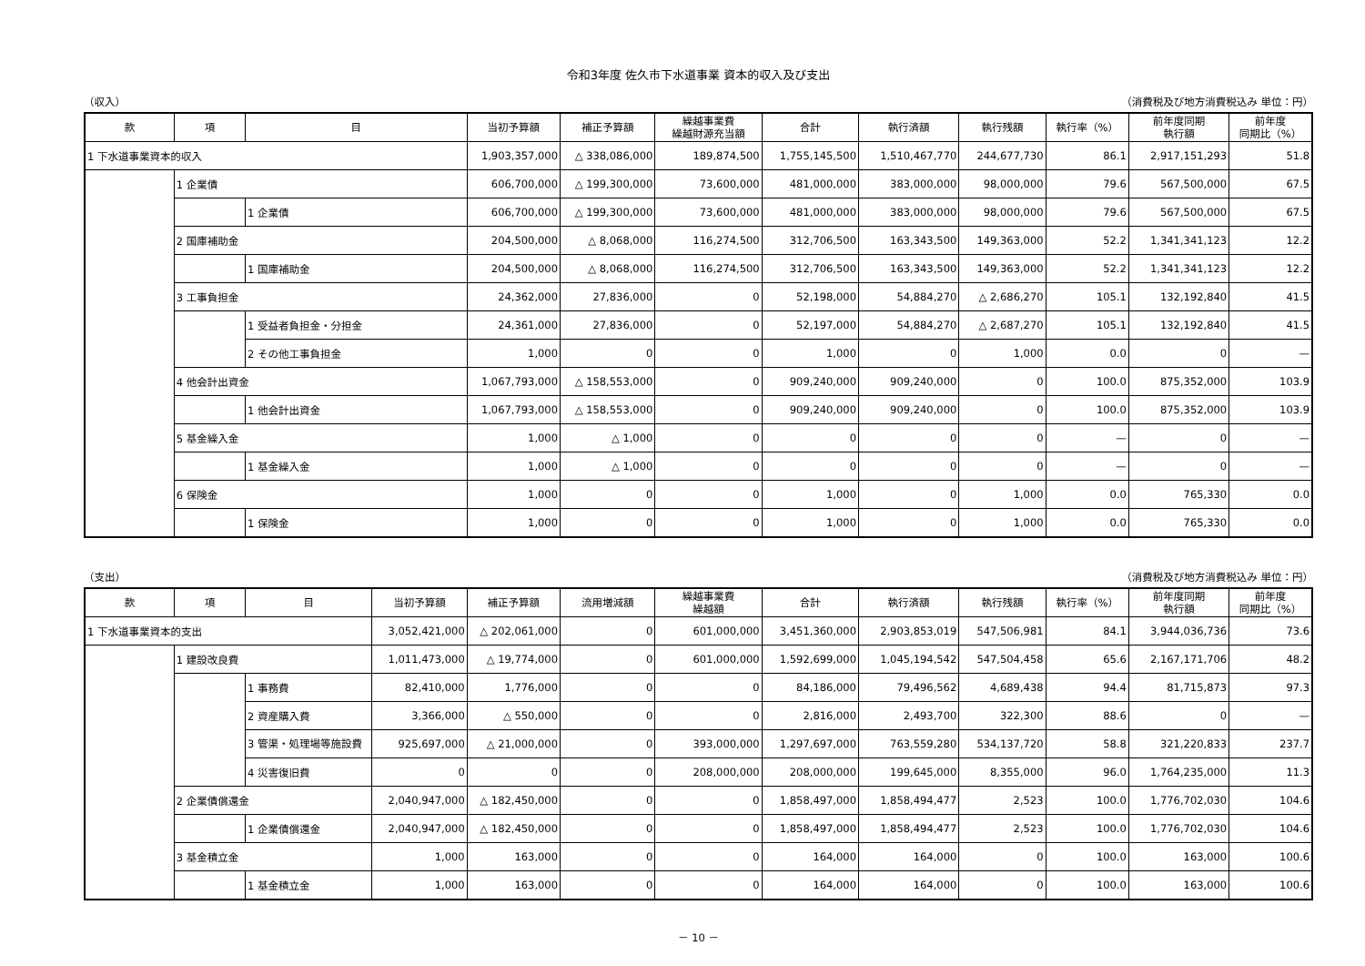令和3年度 佐久市下水道事業 資本的収入及び支出
（収入） （消費税及び地方消費税込み 単位：円）
| 款 | 項 | 目 | 当初予算額 | 補正予算額 | 繰越事業費 繰越財源充当額 | 合計 | 執行済額 | 執行残額 | 執行率（%） | 前年度同期 執行額 | 前年度 同期比（%） |
| --- | --- | --- | --- | --- | --- | --- | --- | --- | --- | --- | --- |
| 1 下水道事業資本的収入 | | | 1,903,357,000 | △ 338,086,000 | 189,874,500 | 1,755,145,500 | 1,510,467,770 | 244,677,730 | 86.1 | 2,917,151,293 | 51.8 |
| | 1 企業債 | | 606,700,000 | △ 199,300,000 | 73,600,000 | 481,000,000 | 383,000,000 | 98,000,000 | 79.6 | 567,500,000 | 67.5 |
| | | 1 企業債 | 606,700,000 | △ 199,300,000 | 73,600,000 | 481,000,000 | 383,000,000 | 98,000,000 | 79.6 | 567,500,000 | 67.5 |
| | 2 国庫補助金 | | 204,500,000 | △ 8,068,000 | 116,274,500 | 312,706,500 | 163,343,500 | 149,363,000 | 52.2 | 1,341,341,123 | 12.2 |
| | | 1 国庫補助金 | 204,500,000 | △ 8,068,000 | 116,274,500 | 312,706,500 | 163,343,500 | 149,363,000 | 52.2 | 1,341,341,123 | 12.2 |
| | 3 工事負担金 | | 24,362,000 | 27,836,000 | 0 | 52,198,000 | 54,884,270 | △ 2,686,270 | 105.1 | 132,192,840 | 41.5 |
| | | 1 受益者負担金・分担金 | 24,361,000 | 27,836,000 | 0 | 52,197,000 | 54,884,270 | △ 2,687,270 | 105.1 | 132,192,840 | 41.5 |
| | | 2 その他工事負担金 | 1,000 | 0 | 0 | 1,000 | 0 | 1,000 | 0.0 | 0 | — |
| | 4 他会計出資金 | | 1,067,793,000 | △ 158,553,000 | 0 | 909,240,000 | 909,240,000 | 0 | 100.0 | 875,352,000 | 103.9 |
| | | 1 他会計出資金 | 1,067,793,000 | △ 158,553,000 | 0 | 909,240,000 | 909,240,000 | 0 | 100.0 | 875,352,000 | 103.9 |
| | 5 基金繰入金 | | 1,000 | △ 1,000 | 0 | 0 | 0 | 0 | — | 0 | — |
| | | 1 基金繰入金 | 1,000 | △ 1,000 | 0 | 0 | 0 | 0 | — | 0 | — |
| | 6 保険金 | | 1,000 | 0 | 0 | 1,000 | 0 | 1,000 | 0.0 | 765,330 | 0.0 |
| | | 1 保険金 | 1,000 | 0 | 0 | 1,000 | 0 | 1,000 | 0.0 | 765,330 | 0.0 |
（支出） （消費税及び地方消費税込み 単位：円）
| 款 | 項 | 目 | 当初予算額 | 補正予算額 | 流用増減額 | 繰越事業費 繰越額 | 合計 | 執行済額 | 執行残額 | 執行率（%） | 前年度同期 執行額 | 前年度 同期比（%） |
| --- | --- | --- | --- | --- | --- | --- | --- | --- | --- | --- | --- | --- |
| 1 下水道事業資本的支出 | | | 3,052,421,000 | △ 202,061,000 | 0 | 601,000,000 | 3,451,360,000 | 2,903,853,019 | 547,506,981 | 84.1 | 3,944,036,736 | 73.6 |
| | 1 建設改良費 | | 1,011,473,000 | △ 19,774,000 | 0 | 601,000,000 | 1,592,699,000 | 1,045,194,542 | 547,504,458 | 65.6 | 2,167,171,706 | 48.2 |
| | | 1 事務費 | 82,410,000 | 1,776,000 | 0 | 0 | 84,186,000 | 79,496,562 | 4,689,438 | 94.4 | 81,715,873 | 97.3 |
| | | 2 資産購入費 | 3,366,000 | △ 550,000 | 0 | 0 | 2,816,000 | 2,493,700 | 322,300 | 88.6 | 0 | — |
| | | 3 管渠・処理場等施設費 | 925,697,000 | △ 21,000,000 | 0 | 393,000,000 | 1,297,697,000 | 763,559,280 | 534,137,720 | 58.8 | 321,220,833 | 237.7 |
| | | 4 災害復旧費 | 0 | 0 | 0 | 208,000,000 | 208,000,000 | 199,645,000 | 8,355,000 | 96.0 | 1,764,235,000 | 11.3 |
| | 2 企業債償還金 | | 2,040,947,000 | △ 182,450,000 | 0 | 0 | 1,858,497,000 | 1,858,494,477 | 2,523 | 100.0 | 1,776,702,030 | 104.6 |
| | | 1 企業債償還金 | 2,040,947,000 | △ 182,450,000 | 0 | 0 | 1,858,497,000 | 1,858,494,477 | 2,523 | 100.0 | 1,776,702,030 | 104.6 |
| | 3 基金積立金 | | 1,000 | 163,000 | 0 | 0 | 164,000 | 164,000 | 0 | 100.0 | 163,000 | 100.6 |
| | | 1 基金積立金 | 1,000 | 163,000 | 0 | 0 | 164,000 | 164,000 | 0 | 100.0 | 163,000 | 100.6 |
－ 10 －